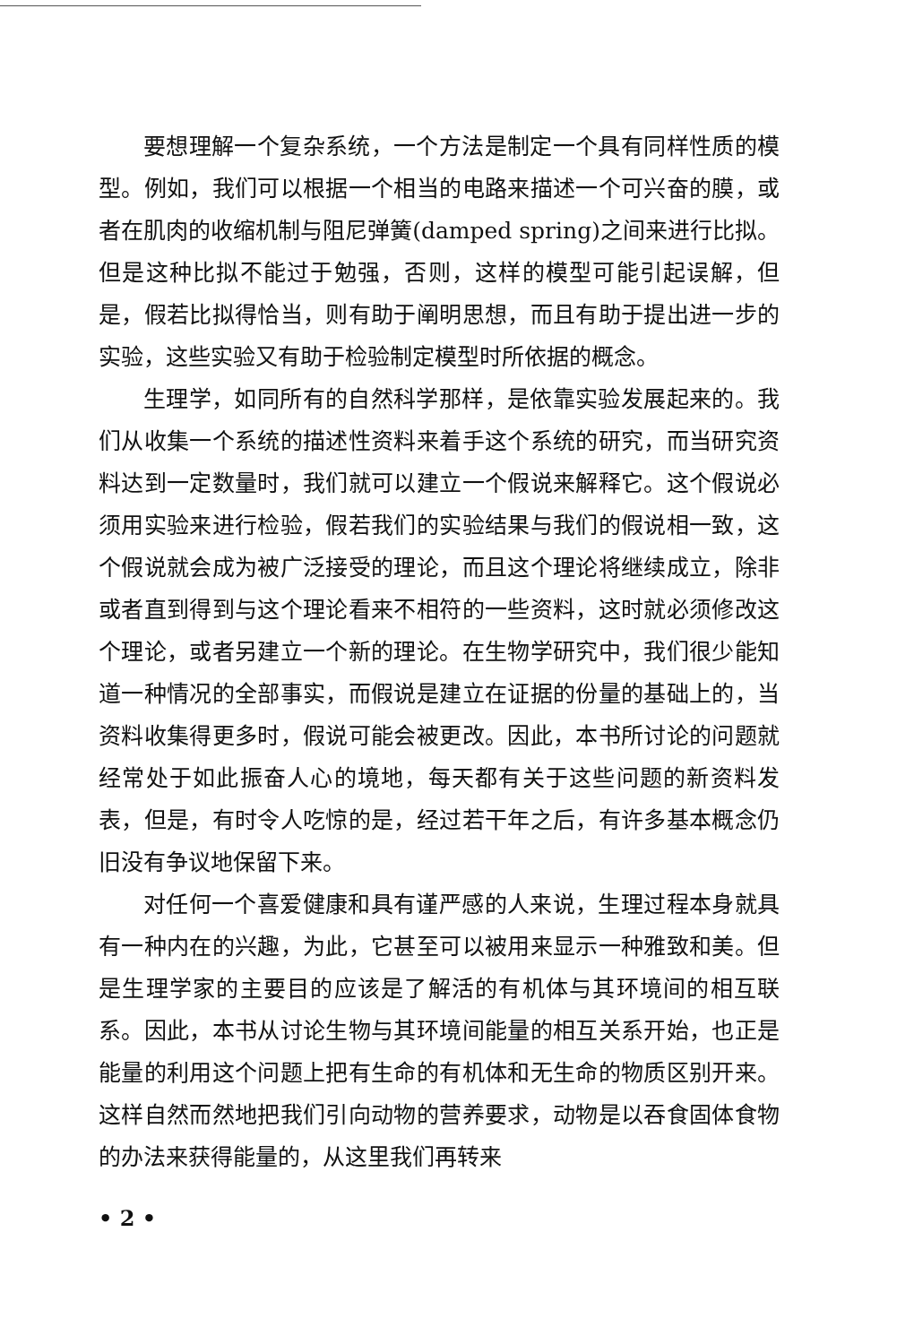要想理解一个复杂系统，一个方法是制定一个具有同样性质的模型。例如，我们可以根据一个相当的电路来描述一个可兴奋的膜，或者在肌肉的收缩机制与阻尼弹簧(damped spring)之间来进行比拟。但是这种比拟不能过于勉强，否则，这样的模型可能引起误解，但是，假若比拟得恰当，则有助于阐明思想，而且有助于提出进一步的实验，这些实验又有助于检验制定模型时所依据的概念。
生理学，如同所有的自然科学那样，是依靠实验发展起来的。我们从收集一个系统的描述性资料来着手这个系统的研究，而当研究资料达到一定数量时，我们就可以建立一个假说来解释它。这个假说必须用实验来进行检验，假若我们的实验结果与我们的假说相一致，这个假说就会成为被广泛接受的理论，而且这个理论将继续成立，除非或者直到得到与这个理论看来不相符的一些资料，这时就必须修改这个理论，或者另建立一个新的理论。在生物学研究中，我们很少能知道一种情况的全部事实，而假说是建立在证据的份量的基础上的，当资料收集得更多时，假说可能会被更改。因此，本书所讨论的问题就经常处于如此振奋人心的境地，每天都有关于这些问题的新资料发表，但是，有时令人吃惊的是，经过若干年之后，有许多基本概念仍旧没有争议地保留下来。
对任何一个喜爱健康和具有谨严感的人来说，生理过程本身就具有一种内在的兴趣，为此，它甚至可以被用来显示一种雅致和美。但是生理学家的主要目的应该是了解活的有机体与其环境间的相互联系。因此，本书从讨论生物与其环境间能量的相互关系开始，也正是能量的利用这个问题上把有生命的有机体和无生命的物质区别开来。这样自然而然地把我们引向动物的营养要求，动物是以吞食固体食物的办法来获得能量的，从这里我们再转来
• 2 •